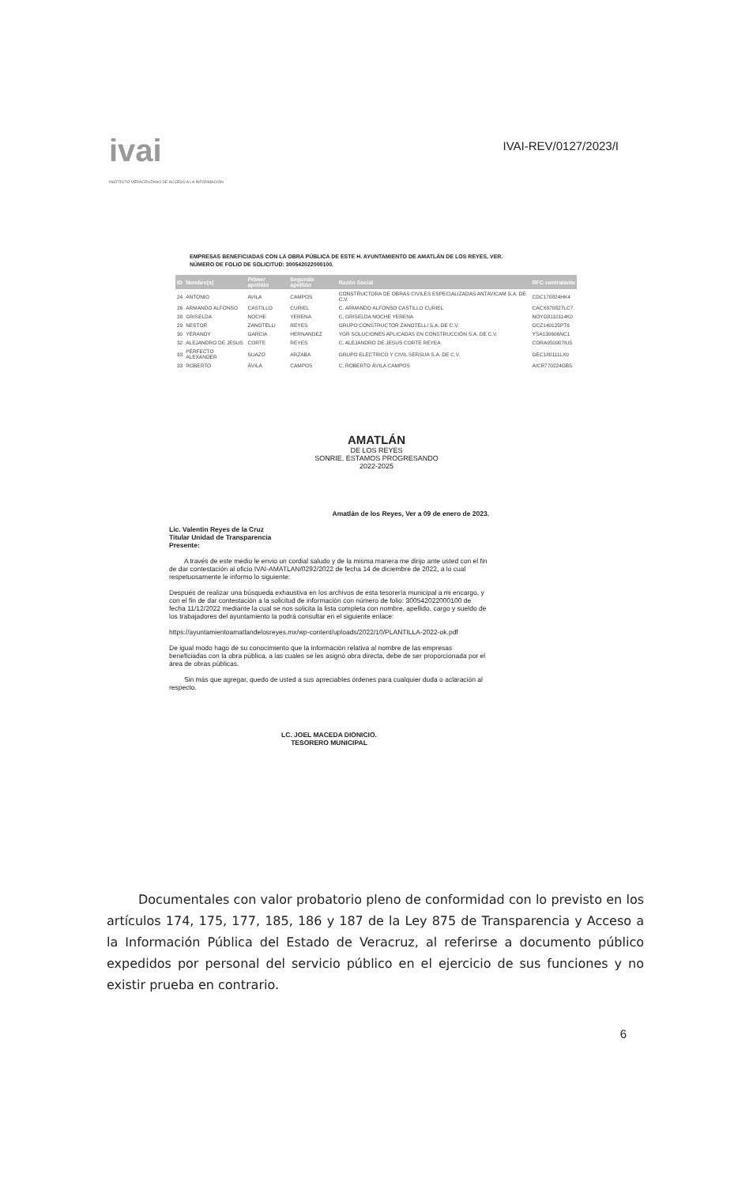ivai
INSTITUTO VERACRUZANO DE ACCESO A LA INFORMACIÓN
IVAI-REV/0127/2023/I
EMPRESAS BENEFICIADAS CON LA OBRA PÚBLICA DE ESTE H. AYUNTAMIENTO DE AMATLÁN DE LOS REYES, VER.
NÚMERO DE FOLIO DE SOLICITUD: 300542022000100.
| ID | Nombre(s) | Primer apellido | Segundo apellido | Razón Social | RFC contratante |
| --- | --- | --- | --- | --- | --- |
| 24 | ANTONIO | AVILA | CAMPOS | CONSTRUCTORA DE OBRAS CIVILES ESPECIALIZADAS ANTAVICAM S.A. DE C.V. | CDC170824HK4 |
| 26 | ARMANDO ALFONSO | CASTILLO | CURIEL | C. ARMANDO ALFONSO CASTILLO CURIEL | CACX870827LC7. |
| 28 | GRISELDA | NOCHE | YERENA | C. GRISELDA NOCHE YERENA | NOYG8110114K0 |
| 29 | NESTOR | ZANOTELLI | REYES | GRUPO CONSTRUCTOR ZANOTELLI S.A. DE C.V. | GCZ140125PT6 |
| 30 | YERANDY | GARCIA | HERNANDEZ | YGR SOLUCIONES APLICADAS EN CONSTRUCCIÓN S.A. DE C.V. | YSA130606NC1 |
| 32 | ALEJANDRO DE JESUS | CORTE | REYES | C. ALEJANDRO DE JESUS CORTE REYEA | CORA950907IU5 |
| 33 | PERFECTO ALEXANDER | SUAZO | ARZABA | GRUPO ELECTRICO Y CIVIL SERSUA S.A. DE C.V. | GEC180111LX0 |
| 33 | ROBERTO | ÁVILA | CAMPOS | C. ROBERTO ÁVILA CAMPOS | AICR770224GB5. |
AMATLÁN
DE LOS REYES
SONRIE, ESTAMOS PROGRESANDO
2022-2025
Amatlán de los Reyes, Ver a 09 de enero de 2023.
Lic. Valentin Reyes de la Cruz
Titular Unidad de Transparencia
Presente:
A través de este medio le envio un cordial saludo y de la misma manera me dirijo ante usted con el fin de dar contestación al oficio IVAI-AMATLAN/0292/2022 de fecha 14 de diciembre de 2022, a lo cual respetuosamente le informo lo siguiente:
Después de realizar una búsqueda exhaustiva en los archivos de esta tesorería municipal a mi encargo, y con el fin de dar contestación a la solicitud de información con número de folio: 300542022000100 de fecha 11/12/2022 mediante la cual se nos solicita la lista completa con nombre, apellido, cargo y sueldo de los trabajadores del ayuntamiento la podrá consultar en el siguiente enlace:
https://ayuntamientoamatlandelosreyes.mx/wp-content/uploads/2022/10/PLANTILLA-2022-ok.pdf
De igual modo hago de su conocimiento que la información relativa al nombre de las empresas beneficiadas con la obra pública, a las cuales se les asignó obra directa, debe de ser proporcionada por el área de obras públicas.
Sin más que agregar, quedo de usted a sus apreciables órdenes para cualquier duda o aclaración al respecto.
LC. JOEL MACEDA DIONICIO.
TESORERO MUNICIPAL
Documentales con valor probatorio pleno de conformidad con lo previsto en los artículos 174, 175, 177, 185, 186 y 187 de la Ley 875 de Transparencia y Acceso a la Información Pública del Estado de Veracruz, al referirse a documento público expedidos por personal del servicio público en el ejercicio de sus funciones y no existir prueba en contrario.
6